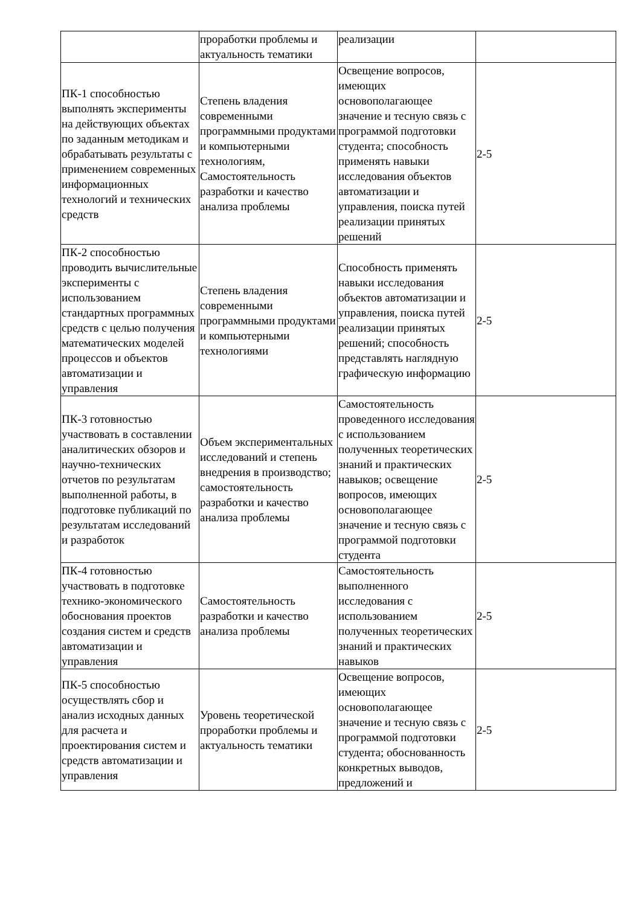| | проработки проблемы и актуальность тематики | реализации | |
| ПК-1 способностью выполнять эксперименты на действующих объектах по заданным методикам и обрабатывать результаты с применением современных информационных технологий и технических средств | Степень владения современными программными продуктами и компьютерными технологиям, Самостоятельность разработки и качество анализа проблемы | Освещение вопросов, имеющих основополагающее значение и тесную связь с программой подготовки студента; способность применять навыки исследования объектов автоматизации и управления, поиска путей реализации принятых решений | 2-5 |
| ПК-2 способностью проводить вычислительные эксперименты с использованием стандартных программных средств с целью получения математических моделей процессов и объектов автоматизации и управления | Степень владения современными программными продуктами и компьютерными технологиями | Способность применять навыки исследования объектов автоматизации и управления, поиска путей реализации принятых решений; способность представлять наглядную графическую информацию | 2-5 |
| ПК-3 готовностью участвовать в составлении аналитических обзоров и научно-технических отчетов по результатам выполненной работы, в подготовке публикаций по результатам исследований и разработок | Объем экспериментальных исследований и степень внедрения в производство; самостоятельность разработки и качество анализа проблемы | Самостоятельность проведенного исследования с использованием полученных теоретических знаний и практических навыков; освещение вопросов, имеющих основополагающее значение и тесную связь с программой подготовки студента | 2-5 |
| ПК-4 готовностью участвовать в подготовке технико-экономического обоснования проектов создания систем и средств автоматизации и управления | Самостоятельность разработки и качество анализа проблемы | Самостоятельность выполненного исследования с использованием полученных теоретических знаний и практических навыков | 2-5 |
| ПК-5 способностью осуществлять сбор и анализ исходных данных для расчета и проектирования систем и средств автоматизации и управления | Уровень теоретической проработки проблемы и актуальность тематики | Освещение вопросов, имеющих основополагающее значение и тесную связь с программой подготовки студента; обоснованность конкретных выводов, предложений и | 2-5 |